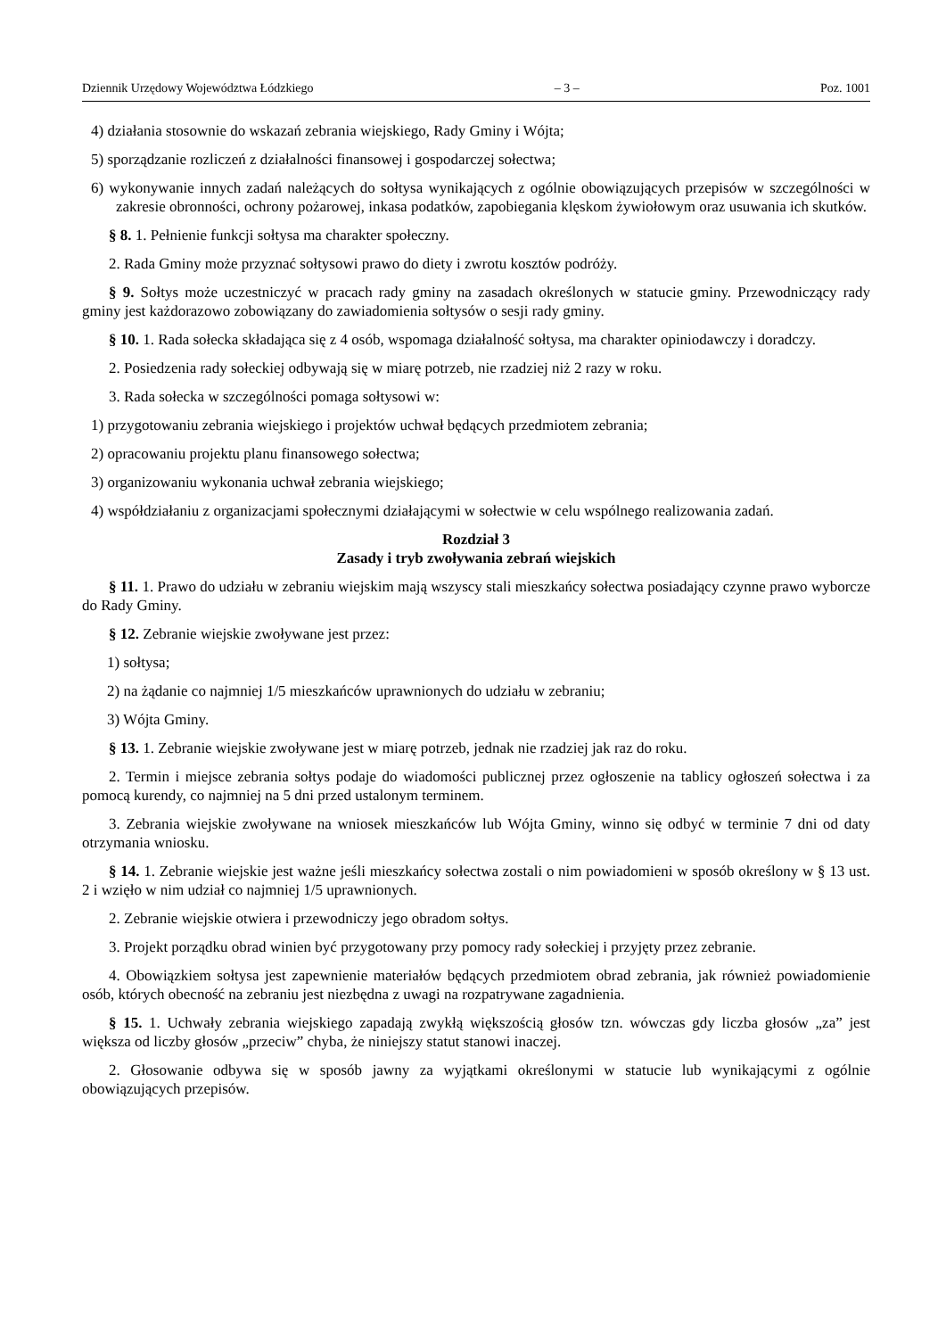Dziennik Urzędowy Województwa Łódzkiego – 3 – Poz. 1001
4) działania stosownie do wskazań zebrania wiejskiego, Rady Gminy i Wójta;
5) sporządzanie rozliczeń z działalności finansowej i gospodarczej sołectwa;
6) wykonywanie innych zadań należących do sołtysa wynikających z ogólnie obowiązujących przepisów w szczególności w zakresie obronności, ochrony pożarowej, inkasa podatków, zapobiegania klęskom żywiołowym oraz usuwania ich skutków.
§ 8. 1. Pełnienie funkcji sołtysa ma charakter społeczny.
2. Rada Gminy może przyznać sołtysowi prawo do diety i zwrotu kosztów podróży.
§ 9. Sołtys może uczestniczyć w pracach rady gminy na zasadach określonych w statucie gminy. Przewodniczący rady gminy jest każdorazowo zobowiązany do zawiadomienia sołtysów o sesji rady gminy.
§ 10. 1. Rada sołecka składająca się z 4 osób, wspomaga działalność sołtysa, ma charakter opiniodawczy i doradczy.
2. Posiedzenia rady sołeckiej odbywają się w miarę potrzeb, nie rzadziej niż 2 razy w roku.
3. Rada sołecka w szczególności pomaga sołtysowi w:
1) przygotowaniu zebrania wiejskiego i projektów uchwał będących przedmiotem zebrania;
2) opracowaniu projektu planu finansowego sołectwa;
3) organizowaniu wykonania uchwał zebrania wiejskiego;
4) współdziałaniu z organizacjami społecznymi działającymi w sołectwie w celu wspólnego realizowania zadań.
Rozdział 3
Zasady i tryb zwoływania zebrań wiejskich
§ 11. 1. Prawo do udziału w zebraniu wiejskim mają wszyscy stali mieszkańcy sołectwa posiadający czynne prawo wyborcze do Rady Gminy.
§ 12. Zebranie wiejskie zwoływane jest przez:
1) sołtysa;
2) na żądanie co najmniej 1/5 mieszkańców uprawnionych do udziału w zebraniu;
3) Wójta Gminy.
§ 13. 1. Zebranie wiejskie zwoływane jest w miarę potrzeb, jednak nie rzadziej jak raz do roku.
2. Termin i miejsce zebrania sołtys podaje do wiadomości publicznej przez ogłoszenie na tablicy ogłoszeń sołectwa i za pomocą kurendy, co najmniej na 5 dni przed ustalonym terminem.
3. Zebrania wiejskie zwoływane na wniosek mieszkańców lub Wójta Gminy, winno się odbyć w terminie 7 dni od daty otrzymania wniosku.
§ 14. 1. Zebranie wiejskie jest ważne jeśli mieszkańcy sołectwa zostali o nim powiadomieni w sposób określony w § 13 ust. 2 i wzięło w nim udział co najmniej 1/5 uprawnionych.
2. Zebranie wiejskie otwiera i przewodniczy jego obradom sołtys.
3. Projekt porządku obrad winien być przygotowany przy pomocy rady sołeckiej i przyjęty przez zebranie.
4. Obowiązkiem sołtysa jest zapewnienie materiałów będących przedmiotem obrad zebrania, jak również powiadomienie osób, których obecność na zebraniu jest niezbędna z uwagi na rozpatrywane zagadnienia.
§ 15. 1. Uchwały zebrania wiejskiego zapadają zwykłą większością głosów tzn. wówczas gdy liczba głosów „za” jest większa od liczby głosów „przeciw” chyba, że niniejszy statut stanowi inaczej.
2. Głosowanie odbywa się w sposób jawny za wyjątkami określonymi w statucie lub wynikającymi z ogólnie obowiązujących przepisów.